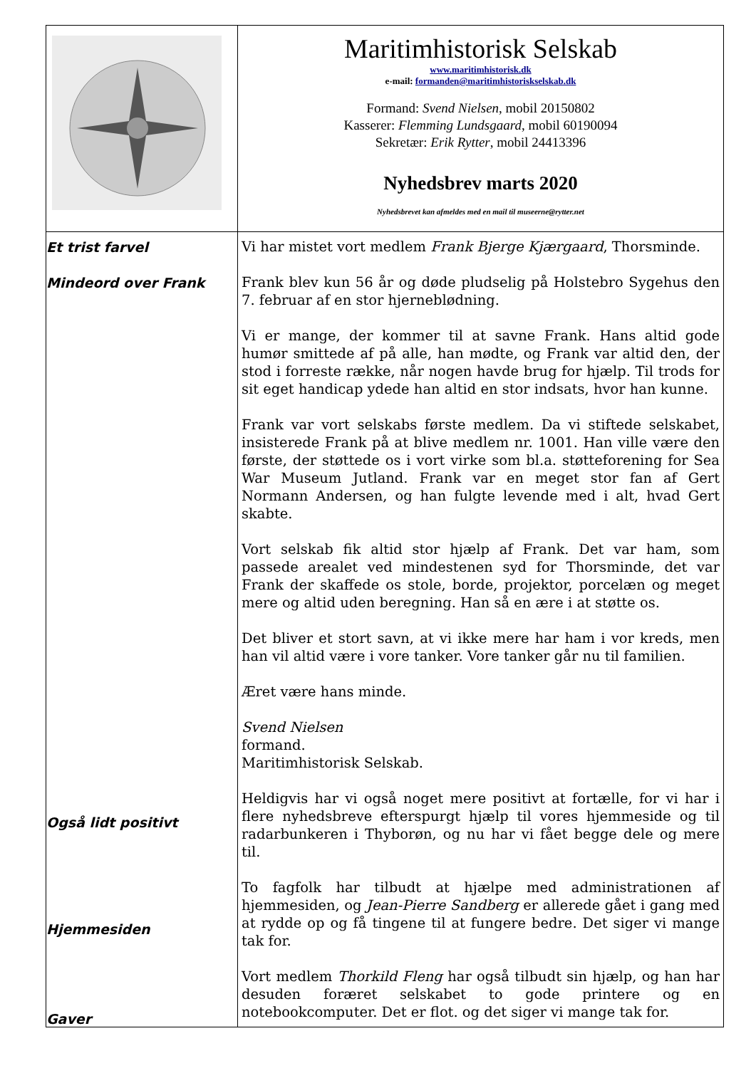| | Maritimhistorisk Selskab www.maritimhistorisk.dk e-mail: formanden@maritimhistoriskselskab.dk Formand: Svend Nielsen , mobil 20150802 Kasserer: Flemming Lundsgaard , mobil 60190094 Sekretær: Erik Rytter , mobil 24413396 Nyhedsbrev marts 2020 Nyhedsbrevet kan afmeldes med en mail til museerne@rytter.net |
| Et trist farvel Mindeord over Frank Også lidt positivt Hjemmesiden Gaver | Vi har mistet vort medlem Frank Bjerge Kjærgaard , Thorsminde. Frank blev kun 56 år og døde pludselig på Holstebro Sygehus den 7. februar af en stor hjerneblødning. Vi er mange, der kommer til at savne Frank. Hans altid gode humør smittede af på alle, han mødte, og Frank var altid den, der stod i forreste række, når nogen havde brug for hjælp. Til trods for sit eget handicap ydede han altid en stor indsats, hvor han kunne. Frank var vort selskabs første medlem. Da vi stiftede selskabet, insisterede Frank på at blive medlem nr. 1001. Han ville være den første, der støttede os i vort virke som bl.a. støtteforening for Sea War Museum Jutland. Frank var en meget stor fan af Gert Normann Andersen, og han fulgte levende med i alt, hvad Gert skabte. Vort selskab fik altid stor hjælp af Frank. Det var ham, som passede arealet ved mindestenen syd for Thorsminde, det var Frank der skaffede os stole, borde, projektor, porcelæn og meget mere og altid uden beregning. Han så en ære i at støtte os. Det bliver et stort savn, at vi ikke mere har ham i vor kreds, men han vil altid være i vore tanker. Vore tanker går nu til familien. Æret være hans minde. Svend Nielsen formand. Maritimhistorisk Selskab. Heldigvis har vi også noget mere positivt at fortælle, for vi har i flere nyhedsbreve efterspurgt hjælp til vores hjemmeside og til radarbunkeren i Thyborøn, og nu har vi fået begge dele og mere til. To fagfolk har tilbudt at hjælpe med administrationen af hjemmesiden, og Jean-Pierre Sandberg er allerede gået i gang med at rydde op og få tingene til at fungere bedre. Det siger vi mange tak for. Vort medlem Thorkild Fleng har også tilbudt sin hjælp, og han har desuden foræret selskabet to gode printere og en notebookcomputer. Det er flot. og det siger vi mange tak for. |